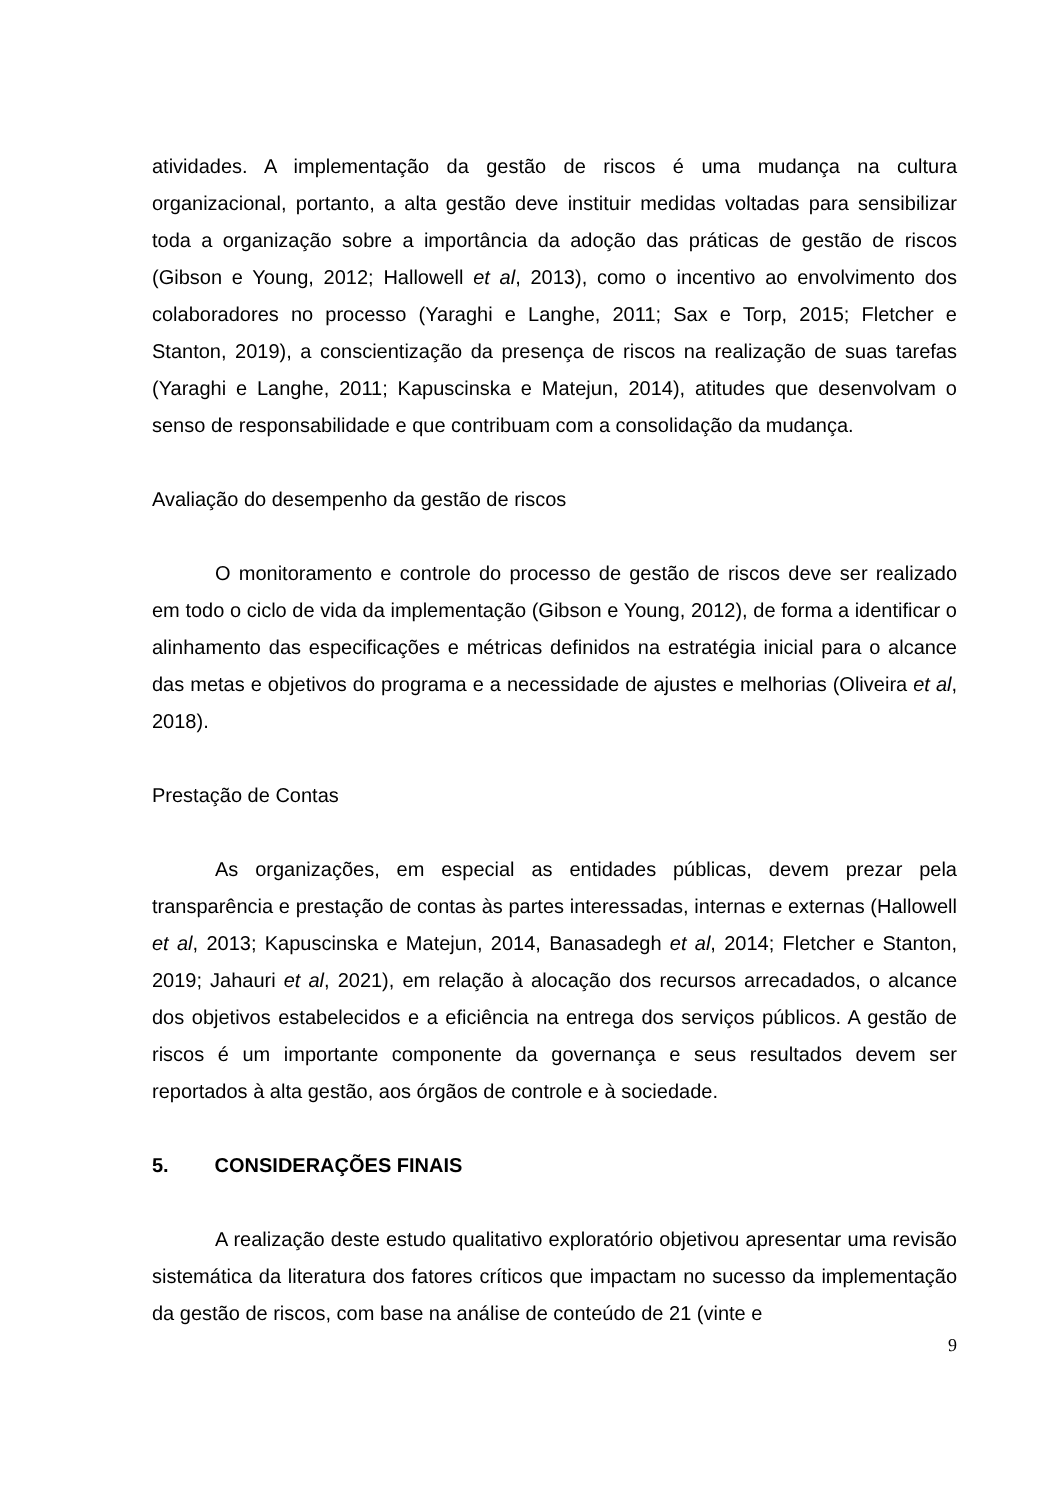atividades. A implementação da gestão de riscos é uma mudança na cultura organizacional, portanto, a alta gestão deve instituir medidas voltadas para sensibilizar toda a organização sobre a importância da adoção das práticas de gestão de riscos (Gibson e Young, 2012; Hallowell et al, 2013), como o incentivo ao envolvimento dos colaboradores no processo (Yaraghi e Langhe, 2011; Sax e Torp, 2015; Fletcher e Stanton, 2019), a conscientização da presença de riscos na realização de suas tarefas (Yaraghi e Langhe, 2011; Kapuscinska e Matejun, 2014), atitudes que desenvolvam o senso de responsabilidade e que contribuam com a consolidação da mudança.
Avaliação do desempenho da gestão de riscos
O monitoramento e controle do processo de gestão de riscos deve ser realizado em todo o ciclo de vida da implementação (Gibson e Young, 2012), de forma a identificar o alinhamento das especificações e métricas definidos na estratégia inicial para o alcance das metas e objetivos do programa e a necessidade de ajustes e melhorias (Oliveira et al, 2018).
Prestação de Contas
As organizações, em especial as entidades públicas, devem prezar pela transparência e prestação de contas às partes interessadas, internas e externas (Hallowell et al, 2013; Kapuscinska e Matejun, 2014, Banasadegh et al, 2014; Fletcher e Stanton, 2019; Jahauri et al, 2021), em relação à alocação dos recursos arrecadados, o alcance dos objetivos estabelecidos e a eficiência na entrega dos serviços públicos. A gestão de riscos é um importante componente da governança e seus resultados devem ser reportados à alta gestão, aos órgãos de controle e à sociedade.
5. CONSIDERAÇÕES FINAIS
A realização deste estudo qualitativo exploratório objetivou apresentar uma revisão sistemática da literatura dos fatores críticos que impactam no sucesso da implementação da gestão de riscos, com base na análise de conteúdo de 21 (vinte e
9